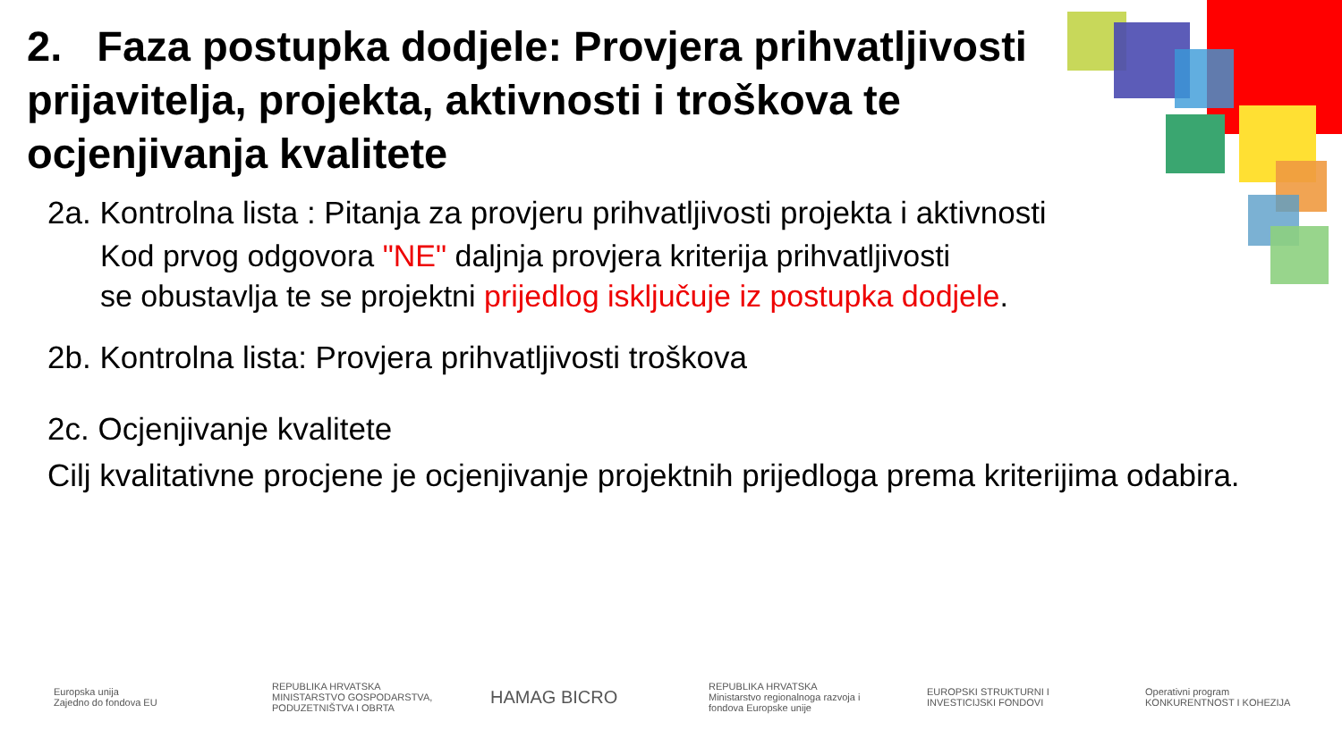2. Faza postupka dodjele: Provjera prihvatljivosti prijavitelja, projekta, aktivnosti i troškova te ocjenjivanja kvalitete
2a. Kontrolna lista : Pitanja za provjeru prihvatljivosti projekta i aktivnosti
Kod prvog odgovora "NE" daljnja provjera kriterija prihvatljivosti
se obustavlja te se projektni prijedlog isključuje iz postupka dodjele.
2b. Kontrolna lista: Provjera prihvatljivosti troškova
2c. Ocjenjivanje kvalitete
Cilj kvalitativne procjene je ocjenjivanje projektnih prijedloga prema kriterijima odabira.
Europska unija
Zajedno do fondova EU
REPUBLIKA HRVATSKA
MINISTARSTVO GOSPODARSTVA, PODUZETNIŠTVA I OBRTA
HAMAG BICRO
REPUBLIKA HRVATSKA
Ministarstvo regionalnoga razvoja i fondova Europske unije
EUROPSKI STRUKTURNI I INVESTICIJSKI FONDOVI
Operativni program
KONKURENTNOST I KOHEZIJA